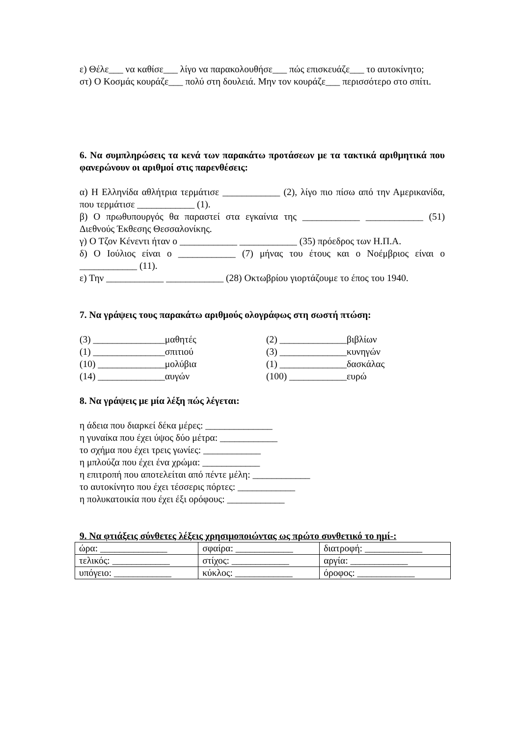ε) Θέλε___ να καθίσε___ λίγο να παρακολουθήσε___ πώς επισκευάζε___ το αυτοκίνητο;
στ) Ο Κοσμάς κουράζε___ πολύ στη δουλειά. Μην τον κουράζε___ περισσότερο στο σπίτι.
6. Να συμπληρώσεις τα κενά των παρακάτω προτάσεων με τα τακτικά αριθμητικά που φανερώνουν οι αριθμοί στις παρενθέσεις:
α) Η Ελληνίδα αθλήτρια τερμάτισε ____________ (2), λίγο πιο πίσω από την Αμερικανίδα, που τερμάτισε ____________ (1).
β) Ο πρωθυπουργός θα παραστεί στα εγκαίνια της ____________ ____________ (51) Διεθνούς Έκθεσης Θεσσαλονίκης.
γ) Ο Τζον Κένεντι ήταν ο ____________ ____________ (35) πρόεδρος των Η.Π.Α.
δ) Ο Ιούλιος είναι ο ____________ (7) μήνας του έτους και ο Νοέμβριος είναι ο ____________ (11).
ε) Την ____________ ____________ (28) Οκτωβρίου γιορτάζουμε το έπος του 1940.
7. Να γράψεις τους παρακάτω αριθμούς ολογράφως στη σωστή πτώση:
(3) _______________μαθητές
(2) ______________βιβλίων
(1) _______________σπιτιού
(3) ______________κυνηγών
(10) ______________μολύβια
(1) ______________δασκάλας
(14) ______________αυγών
(100) ____________ευρώ
8. Να γράψεις με μία λέξη πώς λέγεται:
η άδεια που διαρκεί δέκα μέρες: ______________
η γυναίκα που έχει ύψος δύο μέτρα: ____________
το σχήμα που έχει τρεις γωνίες: ____________
η μπλούζα που έχει ένα χρώμα: ____________
η επιτροπή που αποτελείται από πέντε μέλη: ____________
το αυτοκίνητο που έχει τέσσερις πόρτες: ____________
η πολυκατοικία που έχει έξι ορόφους: ____________
9. Να φτιάξεις σύνθετες λέξεις χρησιμοποιώντας ως πρώτο συνθετικό το ημί-:
| ώρα: ______________ | σφαίρα: ____________ | διατροφή: ____________ |
| τελικός: ____________ | στίχος: ____________ | αργία: ____________ |
| υπόγειο: ____________ | κύκλος: ____________ | όροφος: ____________ |